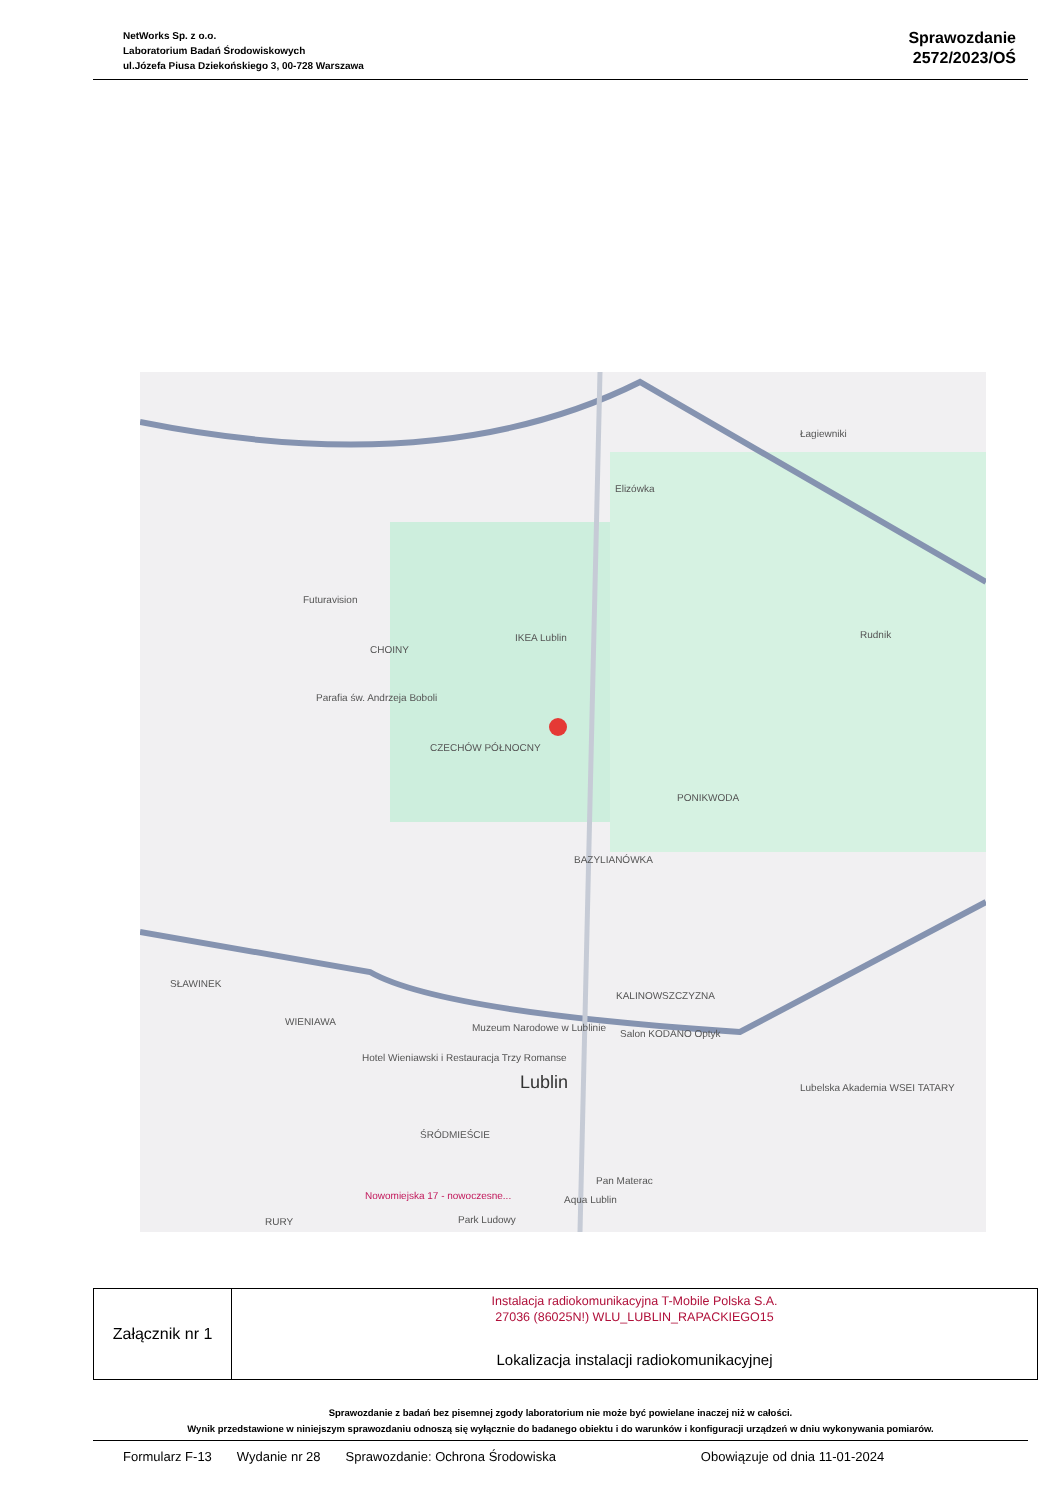NetWorks Sp. z o.o.
Laboratorium Badań Środowiskowych
ul.Józefa Piusa Dziekońskiego 3, 00-728 Warszawa
Sprawozdanie
2572/2023/OŚ
Łagiewniki
Elizówka
Futuravision
IKEA Lublin Rudnik
CHOINY
Parafia św. Andrzeja Boboli
CZECHÓW PÓŁNOCNY
PONIKWODA
BAZYLIANÓWKA
SŁAWINEK
KALINOWSZCZYZNA
WIENIAWA
Muzeum Narodowe w Lublinie
Salon KODANO Optyk
Hotel Wieniawski i Restauracja Trzy Romanse
Lublin Lubelska Akademia WSEI TATARY
ŚRÓDMIEŚCIE
Pan Materac
Aqua Lublin Nowomiejska 17 - nowoczesne...
RURY Park Ludowy
| Załącznik nr 1 | Instalacja radiokomunikacyjna T-Mobile Polska S.A. 27036 (86025N!) WLU_LUBLIN_RAPACKIEGO15 Lokalizacja instalacji radiokomunikacyjnej |
Sprawozdanie z badań bez pisemnej zgody laboratorium nie może być powielane inaczej niż w całości.
Wynik przedstawione w niniejszym sprawozdaniu odnoszą się wyłącznie do badanego obiektu i do warunków i konfiguracji urządzeń w dniu wykonywania pomiarów.
Formularz F-13 Wydanie nr 28 Sprawozdanie: Ochrona Środowiska Obowiązuje od dnia 11-01-2024